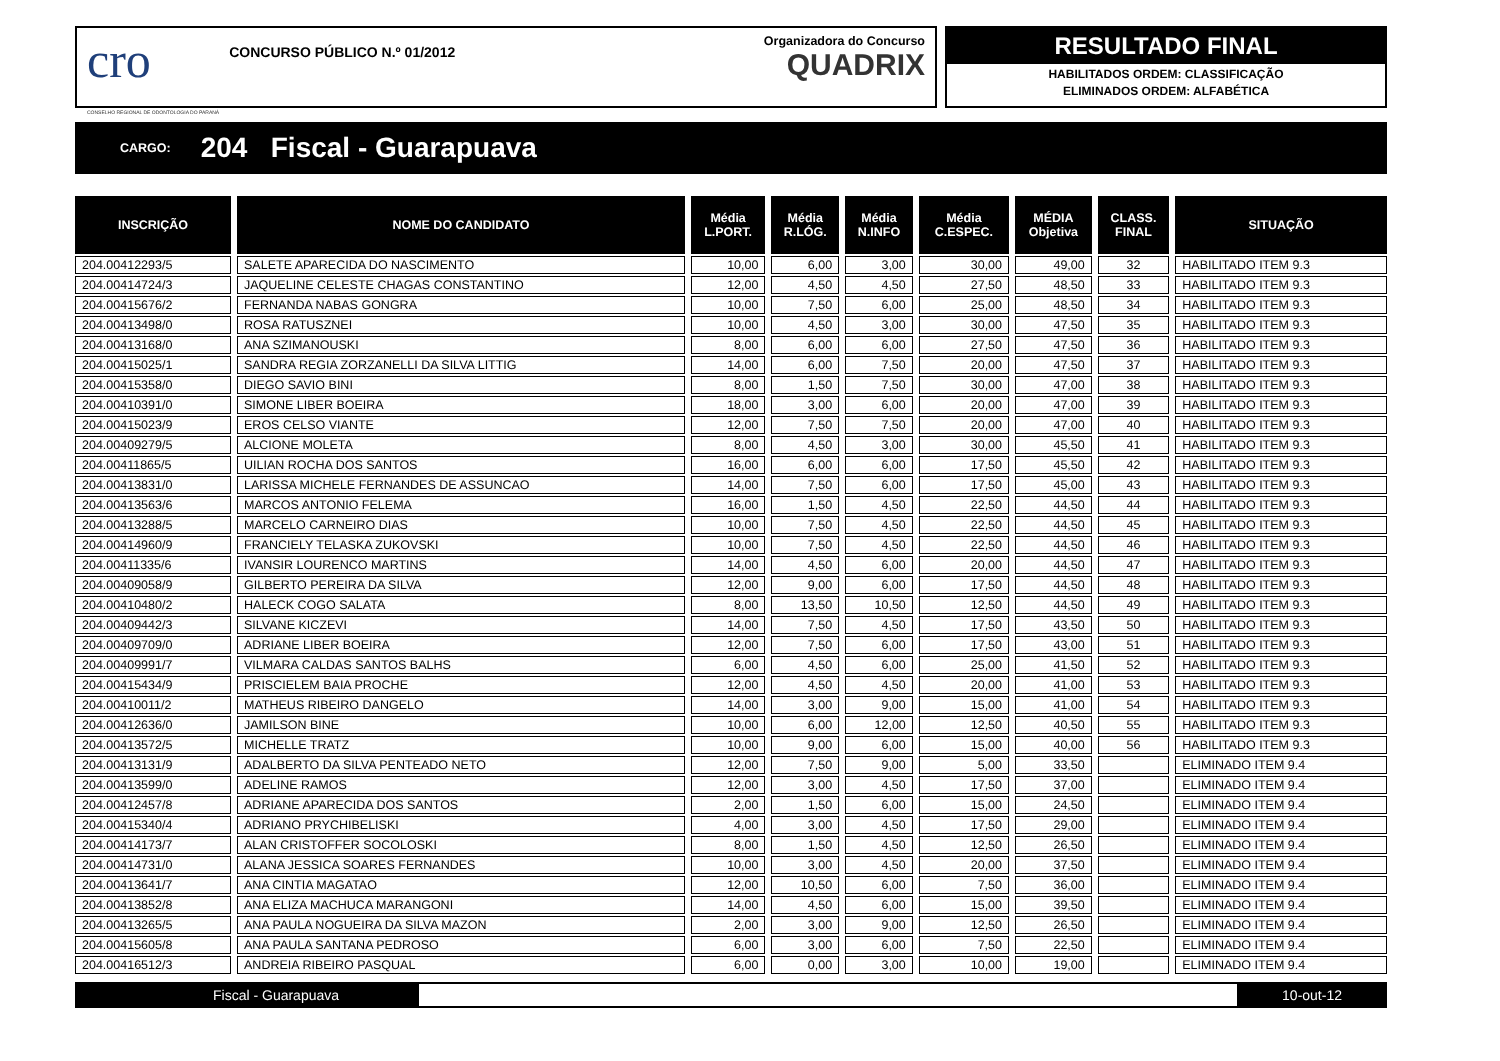cro
CONSELHO REGIONAL DE ODONTOLOGIA DO PARANÁ
CONCURSO PÚBLICO N.º 01/2012
Organizadora do Concurso
QUADRIX
RESULTADO FINAL
HABILITADOS ORDEM: CLASSIFICAÇÃO
ELIMINADOS ORDEM: ALFABÉTICA
CARGO: 204 Fiscal - Guarapuava
| INSCRIÇÃO | NOME DO CANDIDATO | Média L.PORT. | Média R.LÓG. | Média N.INFO | Média C.ESPEC. | MÉDIA Objetiva | CLASS. FINAL | SITUAÇÃO |
| --- | --- | --- | --- | --- | --- | --- | --- | --- |
| 204.00412293/5 | SALETE APARECIDA DO NASCIMENTO | 10,00 | 6,00 | 3,00 | 30,00 | 49,00 | 32 | HABILITADO ITEM 9.3 |
| 204.00414724/3 | JAQUELINE CELESTE CHAGAS CONSTANTINO | 12,00 | 4,50 | 4,50 | 27,50 | 48,50 | 33 | HABILITADO ITEM 9.3 |
| 204.00415676/2 | FERNANDA NABAS GONGRA | 10,00 | 7,50 | 6,00 | 25,00 | 48,50 | 34 | HABILITADO ITEM 9.3 |
| 204.00413498/0 | ROSA RATUSZNEI | 10,00 | 4,50 | 3,00 | 30,00 | 47,50 | 35 | HABILITADO ITEM 9.3 |
| 204.00413168/0 | ANA SZIMANOUSKI | 8,00 | 6,00 | 6,00 | 27,50 | 47,50 | 36 | HABILITADO ITEM 9.3 |
| 204.00415025/1 | SANDRA REGIA ZORZANELLI DA SILVA LITTIG | 14,00 | 6,00 | 7,50 | 20,00 | 47,50 | 37 | HABILITADO ITEM 9.3 |
| 204.00415358/0 | DIEGO SAVIO BINI | 8,00 | 1,50 | 7,50 | 30,00 | 47,00 | 38 | HABILITADO ITEM 9.3 |
| 204.00410391/0 | SIMONE LIBER BOEIRA | 18,00 | 3,00 | 6,00 | 20,00 | 47,00 | 39 | HABILITADO ITEM 9.3 |
| 204.00415023/9 | EROS CELSO VIANTE | 12,00 | 7,50 | 7,50 | 20,00 | 47,00 | 40 | HABILITADO ITEM 9.3 |
| 204.00409279/5 | ALCIONE MOLETA | 8,00 | 4,50 | 3,00 | 30,00 | 45,50 | 41 | HABILITADO ITEM 9.3 |
| 204.00411865/5 | UILIAN ROCHA DOS SANTOS | 16,00 | 6,00 | 6,00 | 17,50 | 45,50 | 42 | HABILITADO ITEM 9.3 |
| 204.00413831/0 | LARISSA MICHELE FERNANDES DE ASSUNCAO | 14,00 | 7,50 | 6,00 | 17,50 | 45,00 | 43 | HABILITADO ITEM 9.3 |
| 204.00413563/6 | MARCOS ANTONIO FELEMA | 16,00 | 1,50 | 4,50 | 22,50 | 44,50 | 44 | HABILITADO ITEM 9.3 |
| 204.00413288/5 | MARCELO CARNEIRO DIAS | 10,00 | 7,50 | 4,50 | 22,50 | 44,50 | 45 | HABILITADO ITEM 9.3 |
| 204.00414960/9 | FRANCIELY TELASKA ZUKOVSKI | 10,00 | 7,50 | 4,50 | 22,50 | 44,50 | 46 | HABILITADO ITEM 9.3 |
| 204.00411335/6 | IVANSIR LOURENCO MARTINS | 14,00 | 4,50 | 6,00 | 20,00 | 44,50 | 47 | HABILITADO ITEM 9.3 |
| 204.00409058/9 | GILBERTO PEREIRA DA SILVA | 12,00 | 9,00 | 6,00 | 17,50 | 44,50 | 48 | HABILITADO ITEM 9.3 |
| 204.00410480/2 | HALECK COGO SALATA | 8,00 | 13,50 | 10,50 | 12,50 | 44,50 | 49 | HABILITADO ITEM 9.3 |
| 204.00409442/3 | SILVANE KICZEVI | 14,00 | 7,50 | 4,50 | 17,50 | 43,50 | 50 | HABILITADO ITEM 9.3 |
| 204.00409709/0 | ADRIANE LIBER BOEIRA | 12,00 | 7,50 | 6,00 | 17,50 | 43,00 | 51 | HABILITADO ITEM 9.3 |
| 204.00409991/7 | VILMARA CALDAS SANTOS BALHS | 6,00 | 4,50 | 6,00 | 25,00 | 41,50 | 52 | HABILITADO ITEM 9.3 |
| 204.00415434/9 | PRISCIELEM BAIA PROCHE | 12,00 | 4,50 | 4,50 | 20,00 | 41,00 | 53 | HABILITADO ITEM 9.3 |
| 204.00410011/2 | MATHEUS RIBEIRO DANGELO | 14,00 | 3,00 | 9,00 | 15,00 | 41,00 | 54 | HABILITADO ITEM 9.3 |
| 204.00412636/0 | JAMILSON BINE | 10,00 | 6,00 | 12,00 | 12,50 | 40,50 | 55 | HABILITADO ITEM 9.3 |
| 204.00413572/5 | MICHELLE TRATZ | 10,00 | 9,00 | 6,00 | 15,00 | 40,00 | 56 | HABILITADO ITEM 9.3 |
| 204.00413131/9 | ADALBERTO DA SILVA PENTEADO NETO | 12,00 | 7,50 | 9,00 | 5,00 | 33,50 | | ELIMINADO ITEM 9.4 |
| 204.00413599/0 | ADELINE RAMOS | 12,00 | 3,00 | 4,50 | 17,50 | 37,00 | | ELIMINADO ITEM 9.4 |
| 204.00412457/8 | ADRIANE APARECIDA DOS SANTOS | 2,00 | 1,50 | 6,00 | 15,00 | 24,50 | | ELIMINADO ITEM 9.4 |
| 204.00415340/4 | ADRIANO PRYCHIBELISKI | 4,00 | 3,00 | 4,50 | 17,50 | 29,00 | | ELIMINADO ITEM 9.4 |
| 204.00414173/7 | ALAN CRISTOFFER SOCOLOSKI | 8,00 | 1,50 | 4,50 | 12,50 | 26,50 | | ELIMINADO ITEM 9.4 |
| 204.00414731/0 | ALANA JESSICA SOARES FERNANDES | 10,00 | 3,00 | 4,50 | 20,00 | 37,50 | | ELIMINADO ITEM 9.4 |
| 204.00413641/7 | ANA CINTIA MAGATAO | 12,00 | 10,50 | 6,00 | 7,50 | 36,00 | | ELIMINADO ITEM 9.4 |
| 204.00413852/8 | ANA ELIZA MACHUCA MARANGONI | 14,00 | 4,50 | 6,00 | 15,00 | 39,50 | | ELIMINADO ITEM 9.4 |
| 204.00413265/5 | ANA PAULA NOGUEIRA DA SILVA MAZON | 2,00 | 3,00 | 9,00 | 12,50 | 26,50 | | ELIMINADO ITEM 9.4 |
| 204.00415605/8 | ANA PAULA SANTANA PEDROSO | 6,00 | 3,00 | 6,00 | 7,50 | 22,50 | | ELIMINADO ITEM 9.4 |
| 204.00416512/3 | ANDREIA RIBEIRO PASQUAL | 6,00 | 0,00 | 3,00 | 10,00 | 19,00 | | ELIMINADO ITEM 9.4 |
Fiscal - Guarapuava 10-out-12